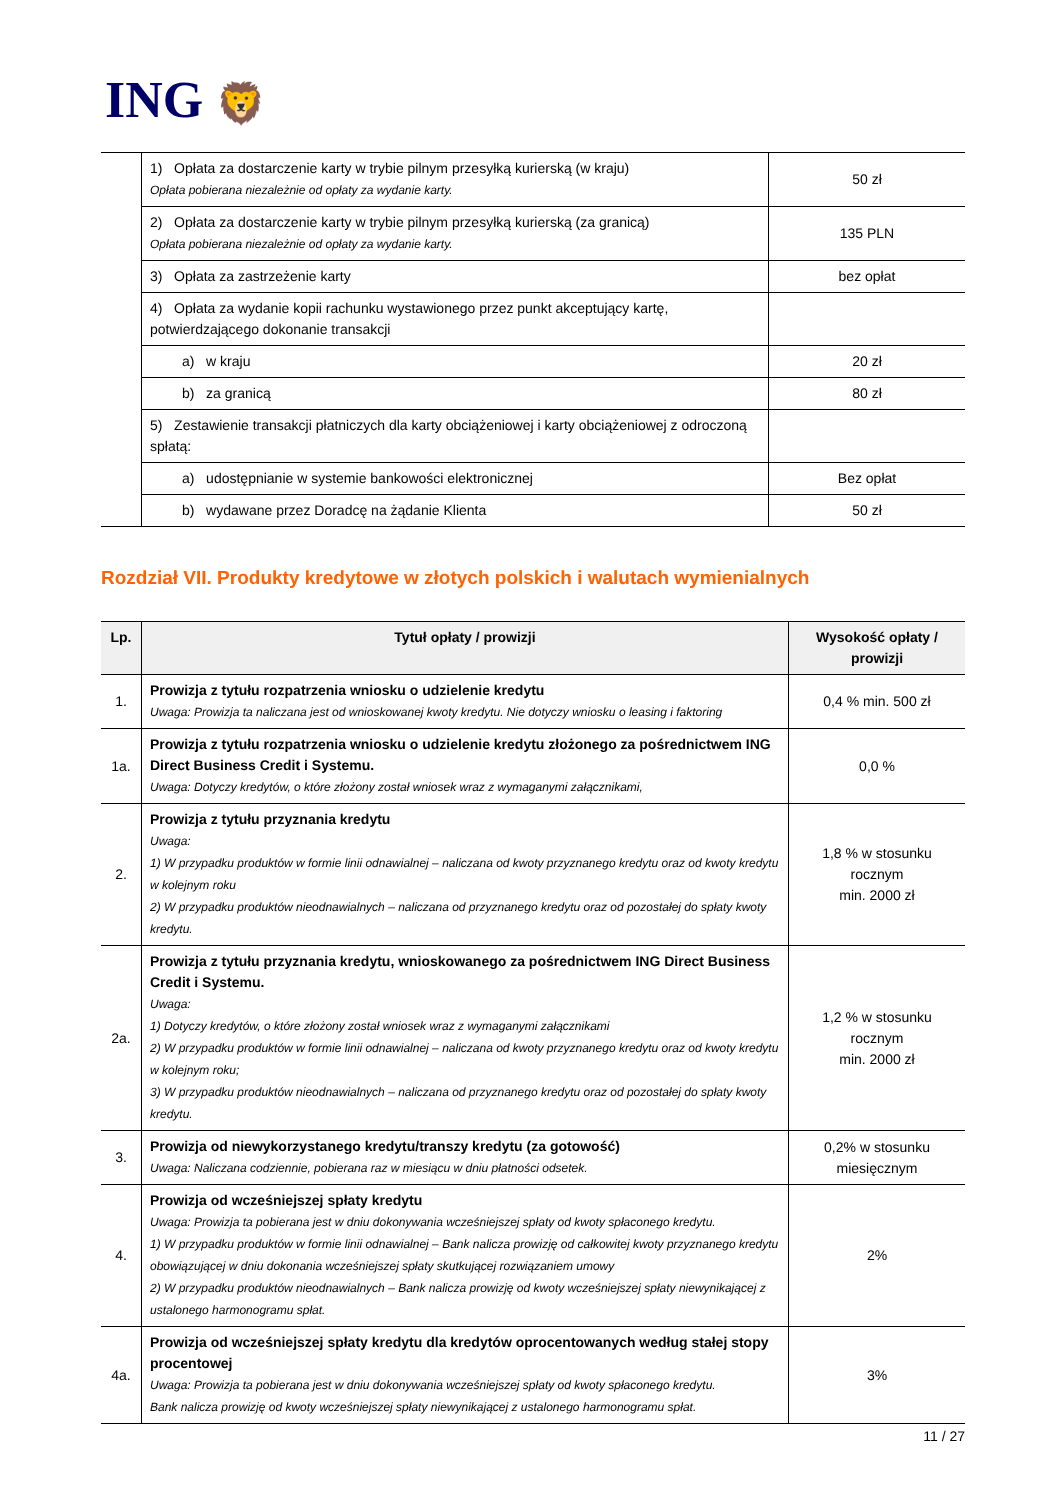ING 🦁
| | 1) Opłata za dostarczenie karty w trybie pilnym przesyłką kurierską (w kraju) Opłata pobierana niezależnie od opłaty za wydanie karty. | 50 zł |
| | 2) Opłata za dostarczenie karty w trybie pilnym przesyłką kurierską (za granicą) Opłata pobierana niezależnie od opłaty za wydanie karty. | 135 PLN |
| | 3) Opłata za zastrzeżenie karty | bez opłat |
| | 4) Opłata za wydanie kopii rachunku wystawionego przez punkt akceptujący kartę, potwierdzającego dokonanie transakcji | |
| | a) w kraju | 20 zł |
| | b) za granicą | 80 zł |
| | 5) Zestawienie transakcji płatniczych dla karty obciążeniowej i karty obciążeniowej z odroczoną spłatą: | |
| | a) udostępnianie w systemie bankowości elektronicznej | Bez opłat |
| | b) wydawane przez Doradcę na żądanie Klienta | 50 zł |
Rozdział VII. Produkty kredytowe w złotych polskich i walutach wymienialnych
| Lp. | Tytuł opłaty / prowizji | Wysokość opłaty / prowizji |
| --- | --- | --- |
| 1. | Prowizja z tytułu rozpatrzenia wniosku o udzielenie kredytu Uwaga: Prowizja ta naliczana jest od wnioskowanej kwoty kredytu. Nie dotyczy wniosku o leasing i faktoring | 0,4 % min. 500 zł |
| 1a. | Prowizja z tytułu rozpatrzenia wniosku o udzielenie kredytu złożonego za pośrednictwem ING Direct Business Credit i Systemu. Uwaga: Dotyczy kredytów, o które złożony został wniosek wraz z wymaganymi załącznikami, | 0,0 % |
| 2. | Prowizja z tytułu przyznania kredytu Uwaga: 1) W przypadku produktów w formie linii odnawialnej – naliczana od kwoty przyznanego kredytu oraz od kwoty kredytu w kolejnym roku 2) W przypadku produktów nieodnawialnych – naliczana od przyznanego kredytu oraz od pozostałej do spłaty kwoty kredytu. | 1,8 % w stosunku rocznym min. 2000 zł |
| 2a. | Prowizja z tytułu przyznania kredytu, wnioskowanego za pośrednictwem ING Direct Business Credit i Systemu. Uwaga: 1) Dotyczy kredytów, o które złożony został wniosek wraz z wymaganymi załącznikami 2) W przypadku produktów w formie linii odnawialnej – naliczana od kwoty przyznanego kredytu oraz od kwoty kredytu w kolejnym roku; 3) W przypadku produktów nieodnawialnych – naliczana od przyznanego kredytu oraz od pozostałej do spłaty kwoty kredytu. | 1,2 % w stosunku rocznym min. 2000 zł |
| 3. | Prowizja od niewykorzystanego kredytu/transzy kredytu (za gotowość) Uwaga: Naliczana codziennie, pobierana raz w miesiącu w dniu płatności odsetek. | 0,2% w stosunku miesięcznym |
| 4. | Prowizja od wcześniejszej spłaty kredytu Uwaga: Prowizja ta pobierana jest w dniu dokonywania wcześniejszej spłaty od kwoty spłaconego kredytu. 1) W przypadku produktów w formie linii odnawialnej – Bank nalicza prowizję od całkowitej kwoty przyznanego kredytu obowiązującej w dniu dokonania wcześniejszej spłaty skutkującej rozwiązaniem umowy 2) W przypadku produktów nieodnawialnych – Bank nalicza prowizję od kwoty wcześniejszej spłaty niewynikającej z ustalonego harmonogramu spłat. | 2% |
| 4a. | Prowizja od wcześniejszej spłaty kredytu dla kredytów oprocentowanych według stałej stopy procentowej Uwaga: Prowizja ta pobierana jest w dniu dokonywania wcześniejszej spłaty od kwoty spłaconego kredytu. Bank nalicza prowizję od kwoty wcześniejszej spłaty niewynikającej z ustalonego harmonogramu spłat. | 3% |
11 / 27